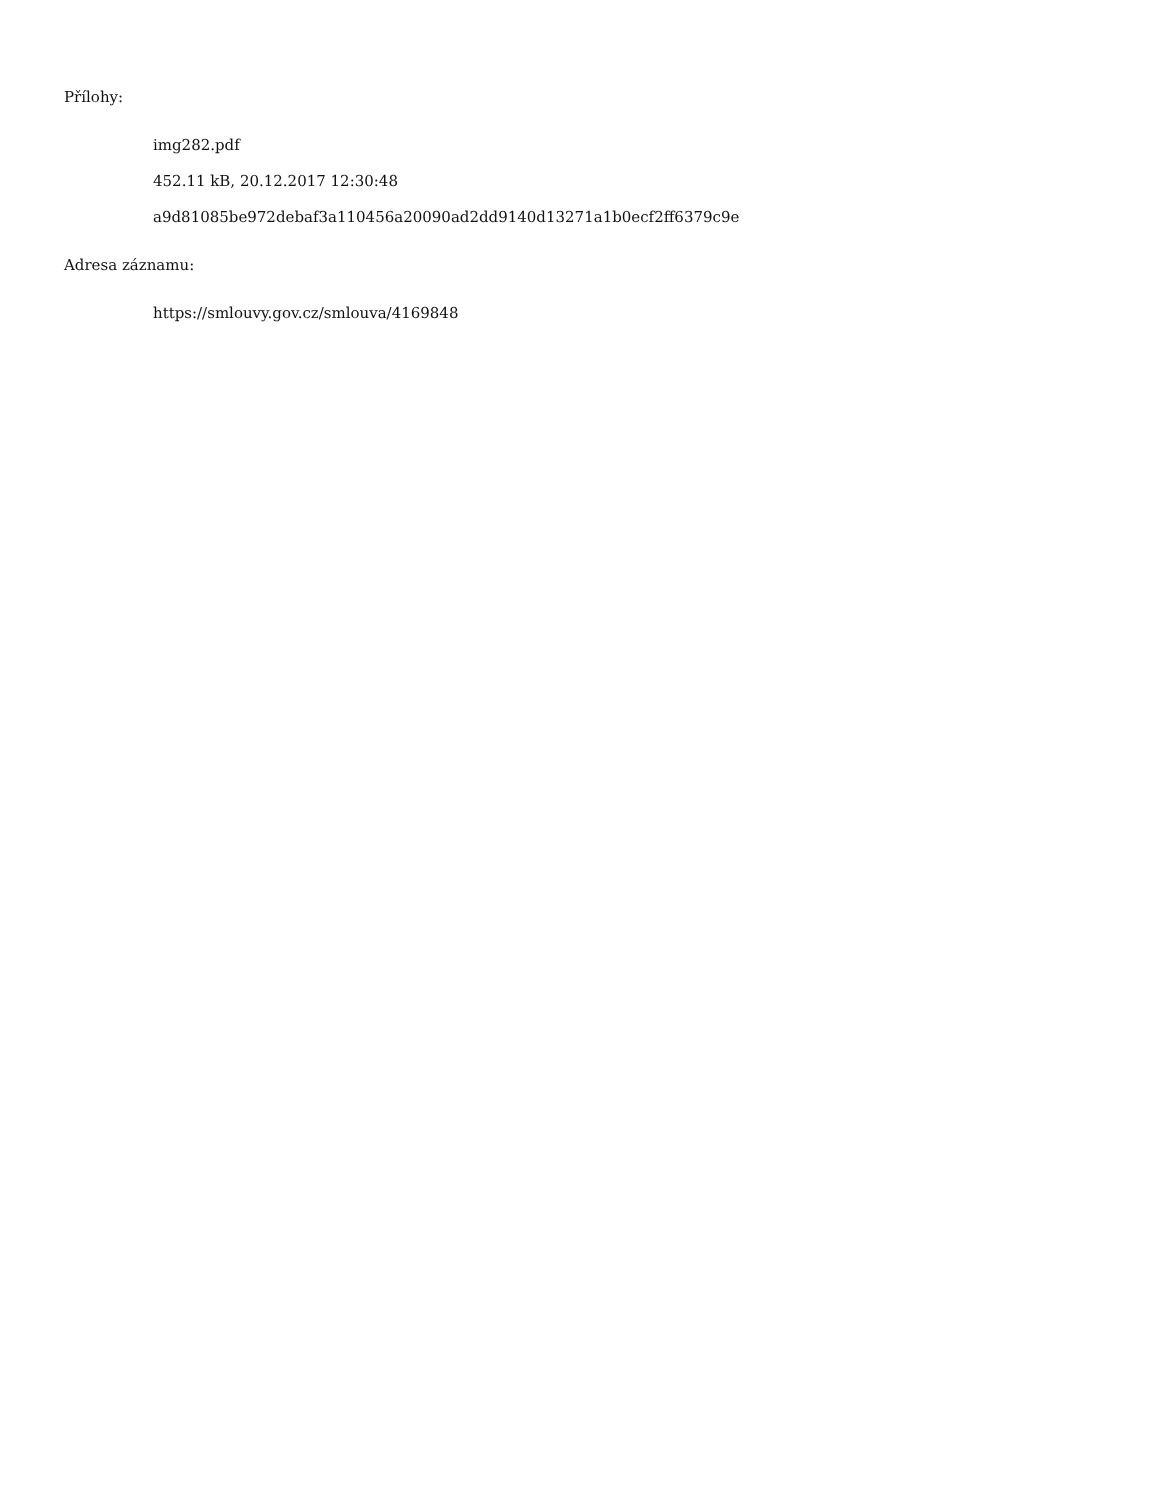Přílohy:
img282.pdf
452.11 kB, 20.12.2017 12:30:48
a9d81085be972debaf3a110456a20090ad2dd9140d13271a1b0ecf2ff6379c9e
Adresa záznamu:
https://smlouvy.gov.cz/smlouva/4169848